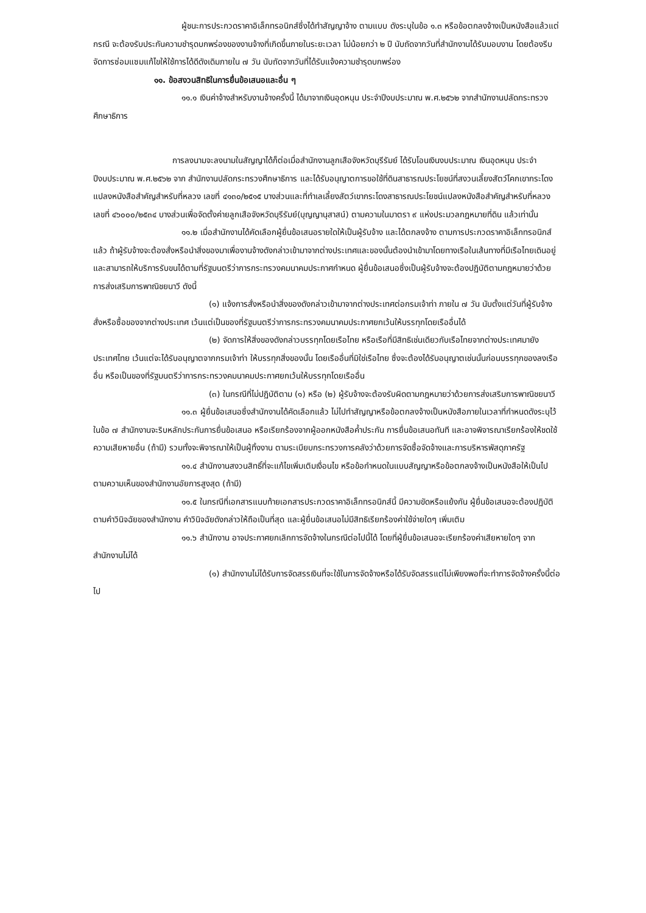ผู้ชนะการประกวดราคาอิเล็กทรอนิกส์ซึ่งได้ทำสัญญาจ้าง ตามแบบ ดังระบุในข้อ ๑.๓ หรือข้อตกลงจ้างเป็นหนังสือแล้วแต่กรณี จะต้องรับประกันความชำรุดบกพร่องของงานจ้างที่เกิดขึ้นภายในระยะเวลา ไม่น้อยกว่า ๒ ปี นับถัดจากวันที่สำนักงานได้รับมอบงาน โดยต้องรีบจัดการซ่อมแซมแก้ไขให้ใช้การได้ดีดังเดิมภายใน ๗ วัน นับถัดจากวันที่ได้รับแจ้งความชำรุดบกพร่อง
๑๑. ข้อสงวนสิทธิในการยื่นข้อเสนอและอื่น ๆ
๑๑.๑ เงินค่าจ้างสำหรับงานจ้างครั้งนี้ ได้มาจากเงินอุดหนุน ประจำปีงบประมาณ พ.ศ.๒๕๖๒ จากสำนักงานปลัดกระทรวงศึกษาธิการ
การลงนามจะลงนามในสัญญาได้ก็ต่อเมื่อสำนักงานลูกเสือจังหวัดบุรีรัมย์ ได้รับโอนเงินงบประมาณ เงินอุดหนุน ประจำปีงบประมาณ พ.ศ.๒๕๖๒ จาก สำนักงานปลัดกระทรวงศึกษาธิการ และได้รับอนุญาตการขอใช้ที่ดินสาธารณประโยชน์ที่สงวนเลี้ยงสัตว์โคกเขากระโดงแปลงหนังสือสำคัญสำหรับที่หลวง เลขที่ ๔๑๓๐/๒๕๑๕ บางส่วนและที่ทำเลเลี้ยงสัตว์เขากระโดงสาธารณประโยชน์แปลงหนังสือสำคัญสำหรับที่หลวง เลขที่ ๔๖๐๐๐/๒๕๓๔ บางส่วนเพื่อจัดตั้งค่ายลูกเสือจังหวัดบุรีรัมย์(บุญญานุสาสน์) ตามความในมาตรา ๙ แห่งประมวลกฎหมายที่ดิน แล้วเท่านั้น
๑๑.๒ เมื่อสำนักงานได้คัดเลือกผู้ยื่นข้อเสนอรายใดให้เป็นผู้รับจ้าง และได้ตกลงจ้าง ตามการประกวดราคาอิเล็กทรอนิกส์แล้ว ถ้าผู้รับจ้างจะต้องสั่งหรือนำสิ่งของมาเพื่องานจ้างดังกล่าวเข้ามาจากต่างประเทศและของนั้นต้องนำเข้ามาโดยทางเรือในเส้นทางที่มีเรือไทยเดินอยู่ และสามารถให้บริการรับขนได้ตามที่รัฐมนตรีว่าการกระทรวงคมนาคมประกาศกำหนด ผู้ยื่นข้อเสนอซึ่งเป็นผู้รับจ้างจะต้องปฏิบัติตามกฎหมายว่าด้วยการส่งเสริมการพาณิชยนาวี ดังนี้
(๑) แจ้งการสั่งหรือนำสิ่งของดังกล่าวเข้ามาจากต่างประเทศต่อกรมเจ้าท่า ภายใน ๗ วัน นับตั้งแต่วันที่ผู้รับจ้างสั่งหรือซื้อของจากต่างประเทศ เว้นแต่เป็นของที่รัฐมนตรีว่าการกระทรวงคมนาคมประกาศยกเว้นให้บรรทุกโดยเรืออื่นได้
(๒) จัดการให้สิ่งของดังกล่าวบรรทุกโดยเรือไทย หรือเรือที่มีสิทธิเช่นเดียวกับเรือไทยจากต่างประเทศมายังประเทศไทย เว้นแต่จะได้รับอนุญาตจากกรมเจ้าท่า ให้บรรทุกสิ่งของนั้น โดยเรืออื่นที่มิใช่เรือไทย ซึ่งจะต้องได้รับอนุญาตเช่นนั้นก่อนบรรทุกของลงเรืออื่น หรือเป็นของที่รัฐมนตรีว่าการกระทรวงคมนาคมประกาศยกเว้นให้บรรทุกโดยเรืออื่น
(๓) ในกรณีที่ไม่ปฏิบัติตาม (๑) หรือ (๒) ผู้รับจ้างจะต้องรับผิดตามกฎหมายว่าด้วยการส่งเสริมการพาณิชยนาวี
๑๑.๓ ผู้ยื่นข้อเสนอซึ่งสำนักงานได้คัดเลือกแล้ว ไม่ไปทำสัญญาหรือข้อตกลงจ้างเป็นหนังสือภายในเวลาที่กำหนดดังระบุไว้ในข้อ ๗ สำนักงานจะริบหลักประกันการยื่นข้อเสนอ หรือเรียกร้องจากผู้ออกหนังสือค้ำประกัน การยื่นข้อเสนอทันที และอาจพิจารณาเรียกร้องให้ชดใช้ความเสียหายอื่น (ถ้ามี) รวมทั้งจะพิจารณาให้เป็นผู้ทิ้งงาน ตามระเบียบกระทรวงการคลังว่าด้วยการจัดซื้อจัดจ้างและการบริหารพัสดุภาครัฐ
๑๑.๔ สำนักงานสงวนสิทธิ์ที่จะแก้ไขเพิ่มเติมเงื่อนไข หรือข้อกำหนดในแบบสัญญาหรือข้อตกลงจ้างเป็นหนังสือให้เป็นไปตามความเห็นของสำนักงานอัยการสูงสุด (ถ้ามี)
๑๑.๕ ในกรณีที่เอกสารแนบท้ายเอกสารประกวดราคาอิเล็กทรอนิกส์นี้ มีความขัดหรือแย้งกัน ผู้ยื่นข้อเสนอจะต้องปฏิบัติตามคำวินิจฉัยของสำนักงาน คำวินิจฉัยดังกล่าวให้ถือเป็นที่สุด และผู้ยื่นข้อเสนอไม่มีสิทธิเรียกร้องค่าใช้จ่ายใดๆ เพิ่มเติม
๑๑.๖ สำนักงาน อาจประกาศยกเลิกการจัดจ้างในกรณีต่อไปนี้ได้ โดยที่ผู้ยื่นข้อเสนอจะเรียกร้องค่าเสียหายใดๆ จากสำนักงานไม่ได้
(๑) สำนักงานไม่ได้รับการจัดสรรเงินที่จะใช้ในการจัดจ้างหรือได้รับจัดสรรแต่ไม่เพียงพอที่จะทำการจัดจ้างครั้งนี้ต่อไป